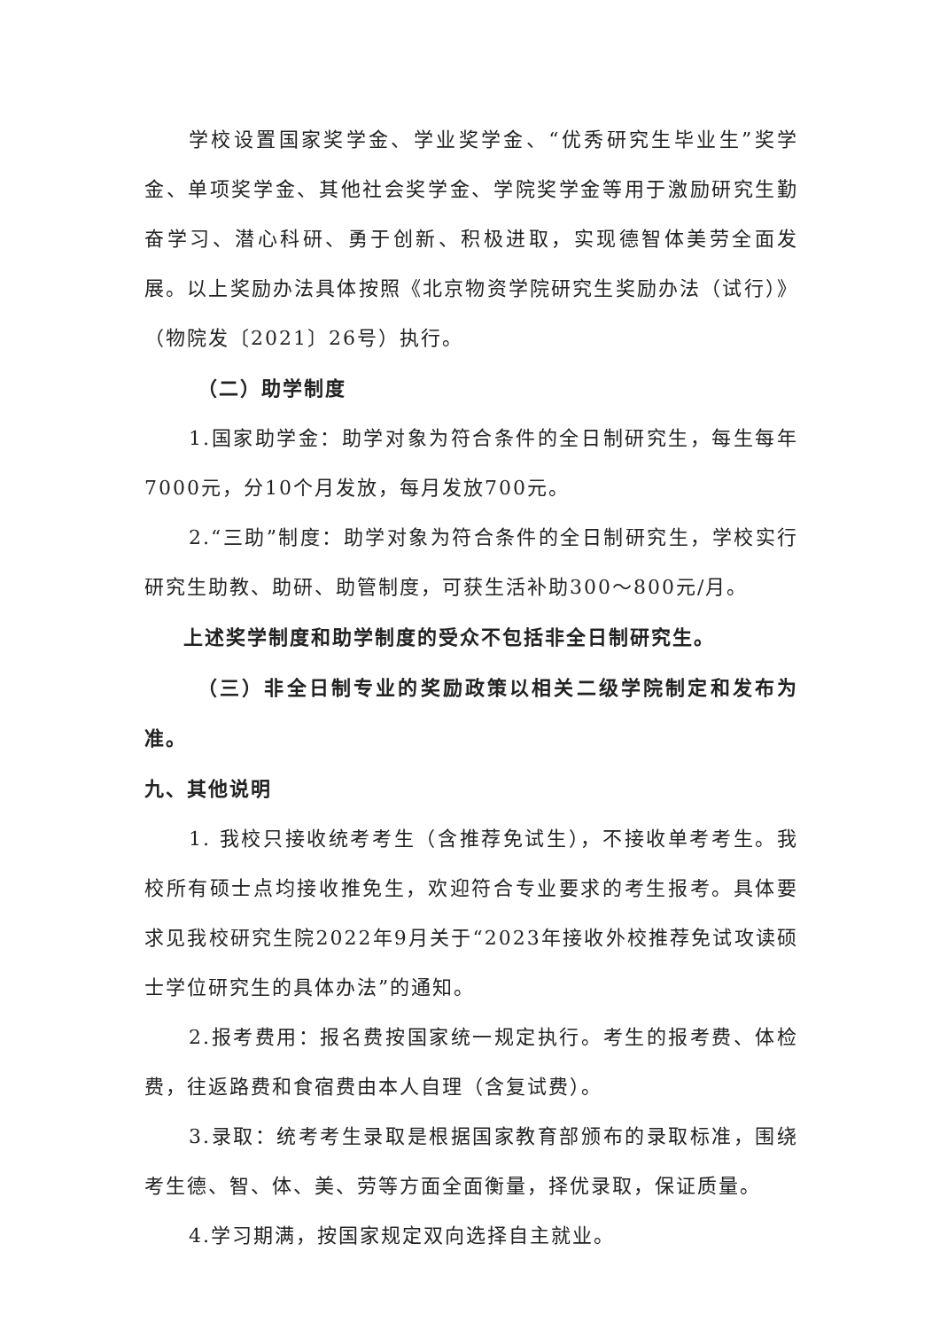学校设置国家奖学金、学业奖学金、“优秀研究生毕业生”奖学金、单项奖学金、其他社会奖学金、学院奖学金等用于激励研究生勤奋学习、潜心科研、勇于创新、积极进取，实现德智体美劳全面发展。以上奖励办法具体按照《北京物资学院研究生奖励办法（试行）》（物院发〔2021〕26号）执行。
（二）助学制度
1.国家助学金：助学对象为符合条件的全日制研究生，每生每年7000元，分10个月发放，每月发放700元。
2.“三助”制度：助学对象为符合条件的全日制研究生，学校实行研究生助教、助研、助管制度，可获生活补助300～800元/月。
上述奖学制度和助学制度的受众不包括非全日制研究生。
（三）非全日制专业的奖励政策以相关二级学院制定和发布为准。
九、其他说明
1. 我校只接收统考考生（含推荐免试生），不接收单考考生。我校所有硕士点均接收推免生，欢迎符合专业要求的考生报考。具体要求见我校研究生院2022年9月关于“2023年接收外校推荐免试攻读硕士学位研究生的具体办法”的通知。
2.报考费用：报名费按国家统一规定执行。考生的报考费、体检费，往返路费和食宿费由本人自理（含复试费）。
3.录取：统考考生录取是根据国家教育部颁布的录取标准，围绕考生德、智、体、美、劳等方面全面衡量，择优录取，保证质量。
4.学习期满，按国家规定双向选择自主就业。